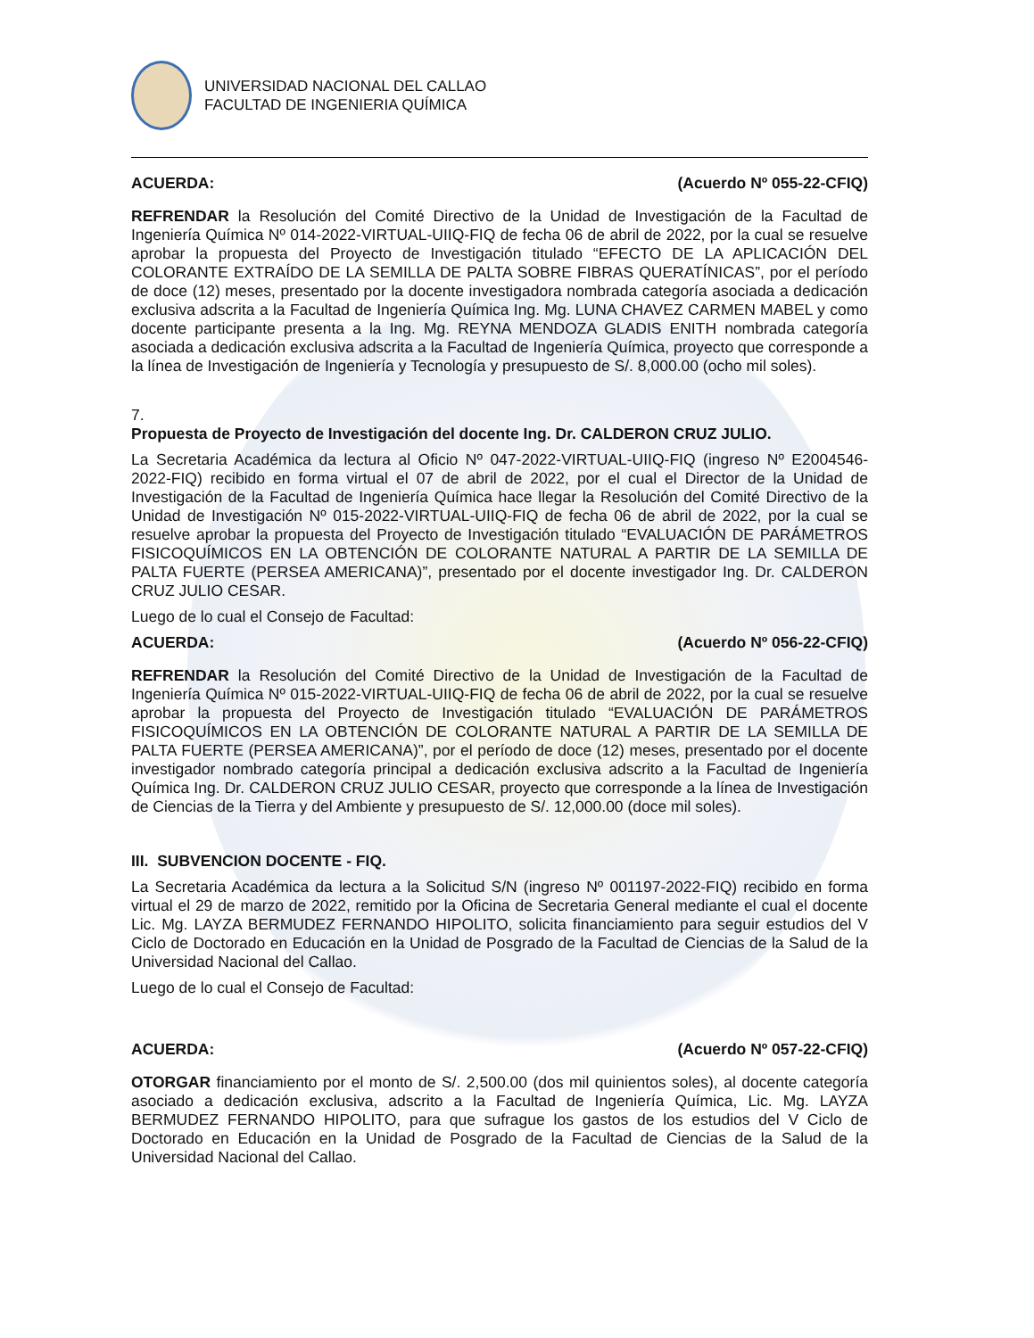UNIVERSIDAD NACIONAL DEL CALLAO
FACULTAD DE INGENIERIA QUÍMICA
ACUERDA: (Acuerdo Nº 055-22-CFIQ)
REFRENDAR la Resolución del Comité Directivo de la Unidad de Investigación de la Facultad de Ingeniería Química Nº 014-2022-VIRTUAL-UIIQ-FIQ de fecha 06 de abril de 2022, por la cual se resuelve aprobar la propuesta del Proyecto de Investigación titulado “EFECTO DE LA APLICACIÓN DEL COLORANTE EXTRAÍDO DE LA SEMILLA DE PALTA SOBRE FIBRAS QUERATÍNICAS”, por el período de doce (12) meses, presentado por la docente investigadora nombrada categoría asociada a dedicación exclusiva adscrita a la Facultad de Ingeniería Química Ing. Mg. LUNA CHAVEZ CARMEN MABEL y como docente participante presenta a la Ing. Mg. REYNA MENDOZA GLADIS ENITH nombrada categoría asociada a dedicación exclusiva adscrita a la Facultad de Ingeniería Química, proyecto que corresponde a la línea de Investigación de Ingeniería y Tecnología y presupuesto de S/. 8,000.00 (ocho mil soles).
7.
Propuesta de Proyecto de Investigación del docente Ing. Dr. CALDERON CRUZ JULIO.
La Secretaria Académica da lectura al Oficio Nº 047-2022-VIRTUAL-UIIQ-FIQ (ingreso Nº E2004546-2022-FIQ) recibido en forma virtual el 07 de abril de 2022, por el cual el Director de la Unidad de Investigación de la Facultad de Ingeniería Química hace llegar la Resolución del Comité Directivo de la Unidad de Investigación Nº 015-2022-VIRTUAL-UIIQ-FIQ de fecha 06 de abril de 2022, por la cual se resuelve aprobar la propuesta del Proyecto de Investigación titulado “EVALUACIÓN DE PARÁMETROS FISICOQUÍMICOS EN LA OBTENCIÓN DE COLORANTE NATURAL A PARTIR DE LA SEMILLA DE PALTA FUERTE (PERSEA AMERICANA)”, presentado por el docente investigador Ing. Dr. CALDERON CRUZ JULIO CESAR.
Luego de lo cual el Consejo de Facultad:
ACUERDA: (Acuerdo Nº 056-22-CFIQ)
REFRENDAR la Resolución del Comité Directivo de la Unidad de Investigación de la Facultad de Ingeniería Química Nº 015-2022-VIRTUAL-UIIQ-FIQ de fecha 06 de abril de 2022, por la cual se resuelve aprobar la propuesta del Proyecto de Investigación titulado “EVALUACIÓN DE PARÁMETROS FISICOQUÍMICOS EN LA OBTENCIÓN DE COLORANTE NATURAL A PARTIR DE LA SEMILLA DE PALTA FUERTE (PERSEA AMERICANA)”, por el período de doce (12) meses, presentado por el docente investigador nombrado categoría principal a dedicación exclusiva adscrito a la Facultad de Ingeniería Química Ing. Dr. CALDERON CRUZ JULIO CESAR, proyecto que corresponde a la línea de Investigación de Ciencias de la Tierra y del Ambiente y presupuesto de S/. 12,000.00 (doce mil soles).
III. SUBVENCION DOCENTE - FIQ.
La Secretaria Académica da lectura a la Solicitud S/N (ingreso Nº 001197-2022-FIQ) recibido en forma virtual el 29 de marzo de 2022, remitido por la Oficina de Secretaria General mediante el cual el docente Lic. Mg. LAYZA BERMUDEZ FERNANDO HIPOLITO, solicita financiamiento para seguir estudios del V Ciclo de Doctorado en Educación en la Unidad de Posgrado de la Facultad de Ciencias de la Salud de la Universidad Nacional del Callao.
Luego de lo cual el Consejo de Facultad:
ACUERDA: (Acuerdo Nº 057-22-CFIQ)
OTORGAR financiamiento por el monto de S/. 2,500.00 (dos mil quinientos soles), al docente categoría asociado a dedicación exclusiva, adscrito a la Facultad de Ingeniería Química, Lic. Mg. LAYZA BERMUDEZ FERNANDO HIPOLITO, para que sufrague los gastos de los estudios del V Ciclo de Doctorado en Educación en la Unidad de Posgrado de la Facultad de Ciencias de la Salud de la Universidad Nacional del Callao.